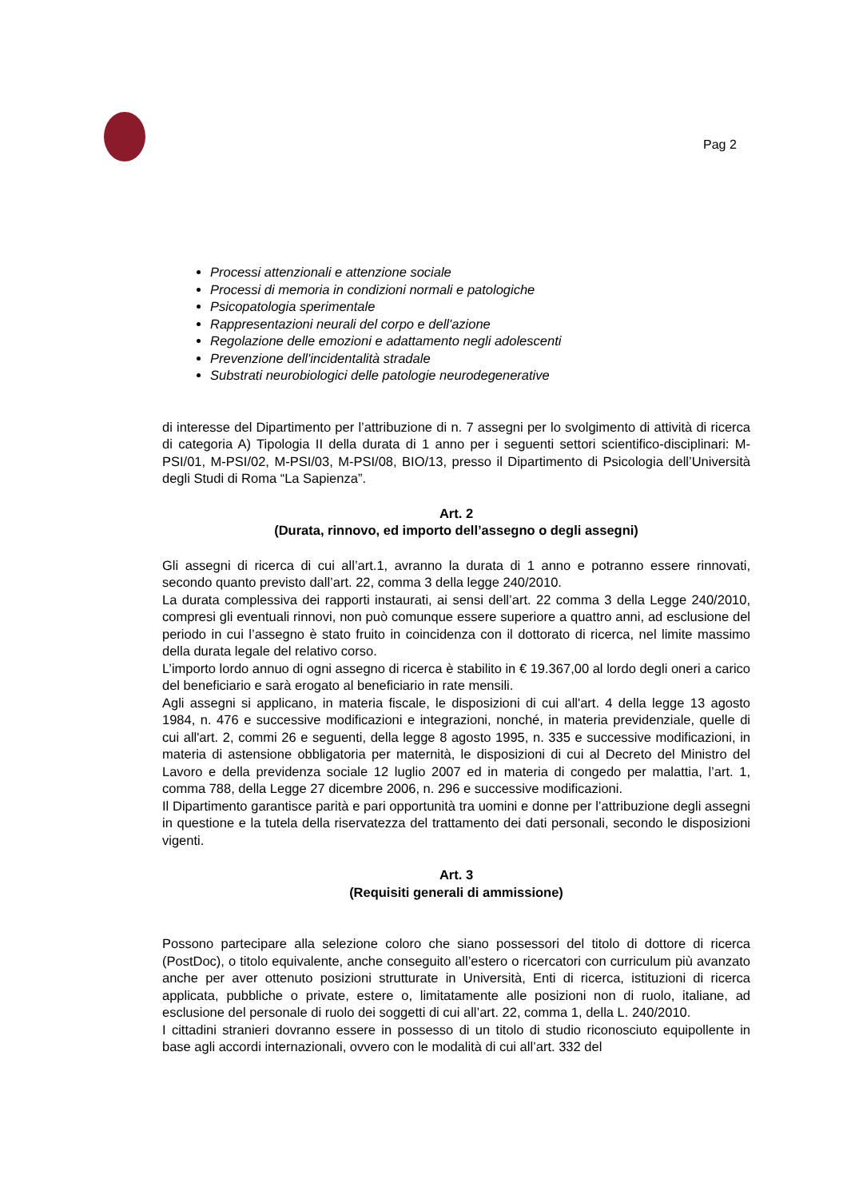Pag 2
Processi attenzionali e attenzione sociale
Processi di memoria in condizioni normali e patologiche
Psicopatologia sperimentale
Rappresentazioni neurali del corpo e dell'azione
Regolazione delle emozioni e adattamento negli adolescenti
Prevenzione dell'incidentalità stradale
Substrati neurobiologici delle patologie neurodegenerative
di interesse del Dipartimento per l’attribuzione di n. 7 assegni per lo svolgimento di attività di ricerca di categoria A) Tipologia II della durata di 1 anno per i seguenti settori scientifico-disciplinari: M-PSI/01, M-PSI/02, M-PSI/03, M-PSI/08, BIO/13, presso il Dipartimento di Psicologia dell’Università degli Studi di Roma “La Sapienza”.
Art. 2
(Durata, rinnovo, ed importo dell’assegno o degli assegni)
Gli assegni di ricerca di cui all’art.1, avranno la durata di 1 anno e potranno essere rinnovati, secondo quanto previsto dall’art. 22, comma 3 della legge 240/2010.
La durata complessiva dei rapporti instaurati, ai sensi dell’art. 22 comma 3 della Legge 240/2010, compresi gli eventuali rinnovi, non può comunque essere superiore a quattro anni, ad esclusione del periodo in cui l’assegno è stato fruito in coincidenza con il dottorato di ricerca, nel limite massimo della durata legale del relativo corso.
L’importo lordo annuo di ogni assegno di ricerca è stabilito in € 19.367,00 al lordo degli oneri a carico del beneficiario e sarà erogato al beneficiario in rate mensili.
Agli assegni si applicano, in materia fiscale, le disposizioni di cui all'art. 4 della legge 13 agosto 1984, n. 476 e successive modificazioni e integrazioni, nonché, in materia previdenziale, quelle di cui all'art. 2, commi 26 e seguenti, della legge 8 agosto 1995, n. 335 e successive modificazioni, in materia di astensione obbligatoria per maternità, le disposizioni di cui al Decreto del Ministro del Lavoro e della previdenza sociale 12 luglio 2007 ed in materia di congedo per malattia, l’art. 1, comma 788, della Legge 27 dicembre 2006, n. 296 e successive modificazioni.
Il Dipartimento garantisce parità e pari opportunità tra uomini e donne per l’attribuzione degli assegni in questione e la tutela della riservatezza del trattamento dei dati personali, secondo le disposizioni vigenti.
Art. 3
(Requisiti generali di ammissione)
Possono partecipare alla selezione coloro che siano possessori del titolo di dottore di ricerca (PostDoc), o titolo equivalente, anche conseguito all’estero o ricercatori con curriculum più avanzato anche per aver ottenuto posizioni strutturate in Università, Enti di ricerca, istituzioni di ricerca applicata, pubbliche o private, estere o, limitatamente alle posizioni non di ruolo, italiane, ad esclusione del personale di ruolo dei soggetti di cui all’art. 22, comma 1, della L. 240/2010.
I cittadini stranieri dovranno essere in possesso di un titolo di studio riconosciuto equipollente in base agli accordi internazionali, ovvero con le modalità di cui all’art. 332 del